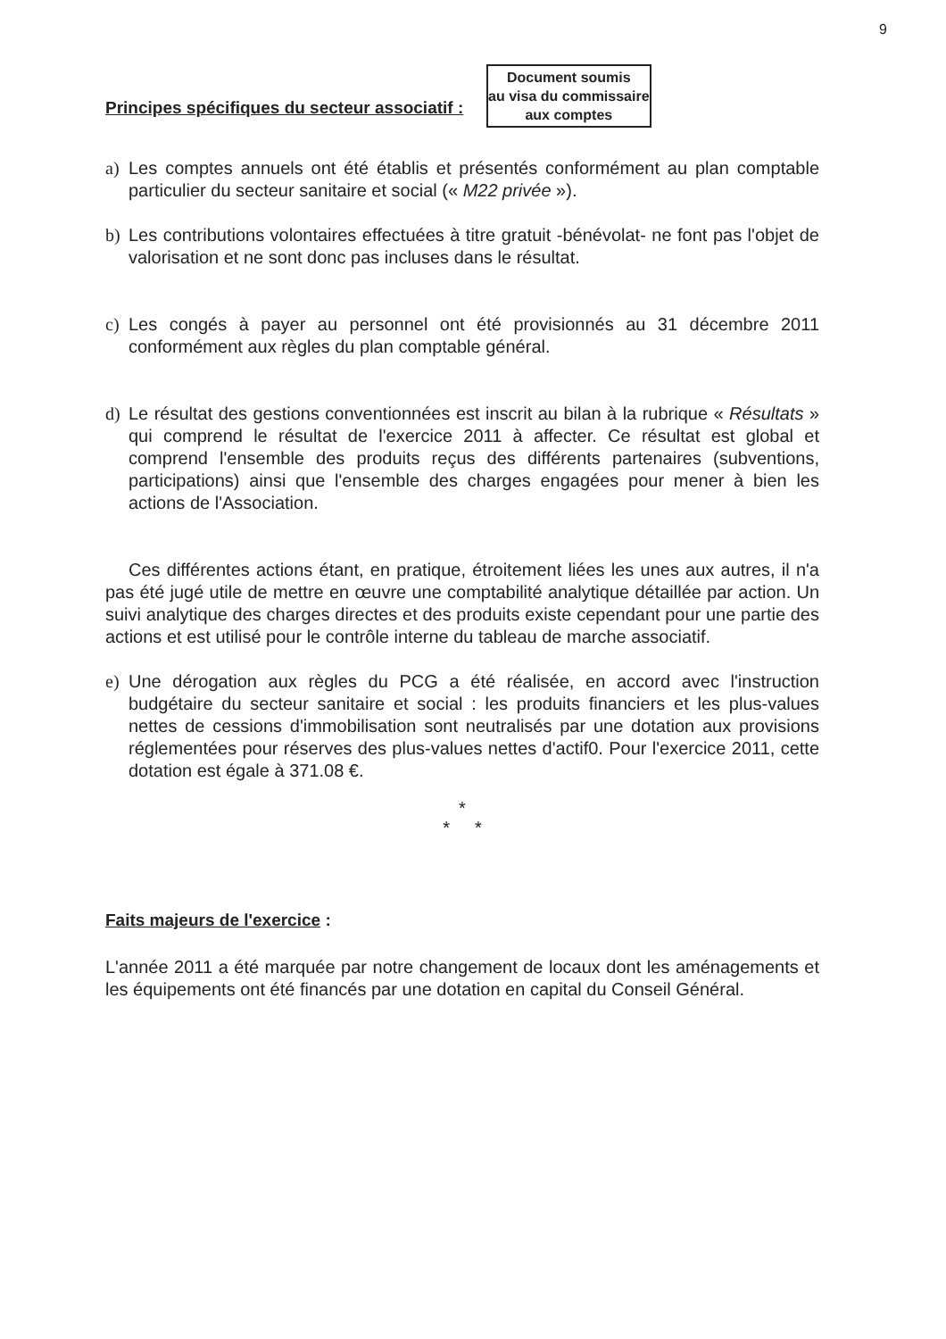9
Principes spécifiques du secteur associatif :
Document soumis
au visa du commissaire
aux comptes
a) Les comptes annuels ont été établis et présentés conformément au plan comptable particulier du secteur sanitaire et social (« M22 privée »).
b) Les contributions volontaires effectuées à titre gratuit -bénévolat- ne font pas l'objet de valorisation et ne sont donc pas incluses dans le résultat.
c) Les congés à payer au personnel ont été provisionnés au 31 décembre 2011 conformément aux règles du plan comptable général.
d) Le résultat des gestions conventionnées est inscrit au bilan à la rubrique « Résultats » qui comprend le résultat de l'exercice 2011 à affecter. Ce résultat est global et comprend l'ensemble des produits reçus des différents partenaires (subventions, participations) ainsi que l'ensemble des charges engagées pour mener à bien les actions de l'Association.
Ces différentes actions étant, en pratique, étroitement liées les unes aux autres, il n'a pas été jugé utile de mettre en œuvre une comptabilité analytique détaillée par action. Un suivi analytique des charges directes et des produits existe cependant pour une partie des actions et est utilisé pour le contrôle interne du tableau de marche associatif.
e) Une dérogation aux règles du PCG a été réalisée, en accord avec l'instruction budgétaire du secteur sanitaire et social : les produits financiers et les plus-values nettes de cessions d'immobilisation sont neutralisés par une dotation aux provisions réglementées pour réserves des plus-values nettes d'actif0. Pour l'exercice 2011, cette dotation est égale à 371.08 €.
*
* *
Faits majeurs de l'exercice :
L'année 2011 a été marquée par notre changement de locaux dont les aménagements et les équipements ont été financés par une dotation en capital du Conseil Général.